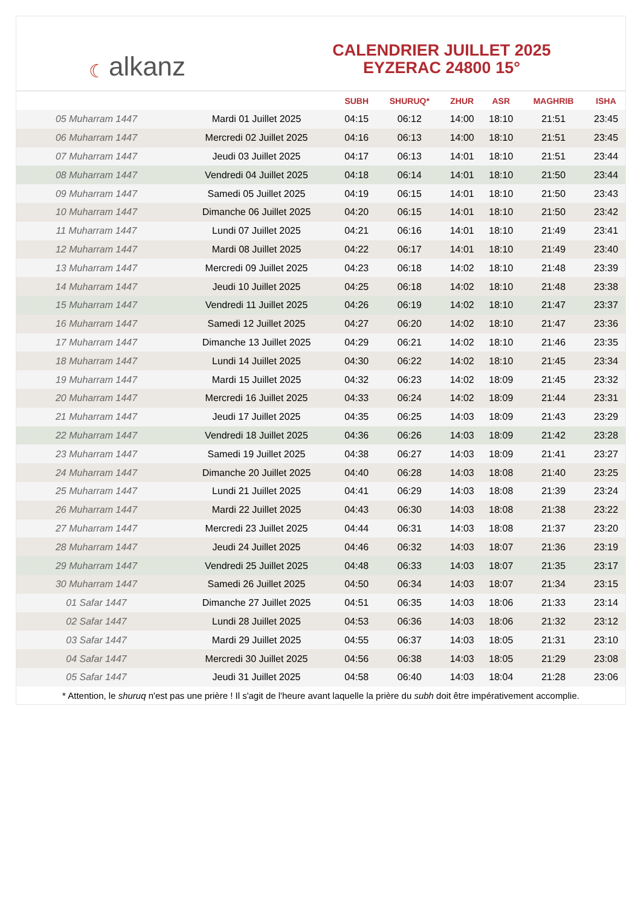☾ alkanz
CALENDRIER JUILLET 2025
EYZERAC 24800 15°
| | | SUBH | SHURUQ* | ZHUR | ASR | MAGHRIB | ISHA |
| --- | --- | --- | --- | --- | --- | --- | --- |
| 05 Muharram 1447 | Mardi 01 Juillet 2025 | 04:15 | 06:12 | 14:00 | 18:10 | 21:51 | 23:45 |
| 06 Muharram 1447 | Mercredi 02 Juillet 2025 | 04:16 | 06:13 | 14:00 | 18:10 | 21:51 | 23:45 |
| 07 Muharram 1447 | Jeudi 03 Juillet 2025 | 04:17 | 06:13 | 14:01 | 18:10 | 21:51 | 23:44 |
| 08 Muharram 1447 | Vendredi 04 Juillet 2025 | 04:18 | 06:14 | 14:01 | 18:10 | 21:50 | 23:44 |
| 09 Muharram 1447 | Samedi 05 Juillet 2025 | 04:19 | 06:15 | 14:01 | 18:10 | 21:50 | 23:43 |
| 10 Muharram 1447 | Dimanche 06 Juillet 2025 | 04:20 | 06:15 | 14:01 | 18:10 | 21:50 | 23:42 |
| 11 Muharram 1447 | Lundi 07 Juillet 2025 | 04:21 | 06:16 | 14:01 | 18:10 | 21:49 | 23:41 |
| 12 Muharram 1447 | Mardi 08 Juillet 2025 | 04:22 | 06:17 | 14:01 | 18:10 | 21:49 | 23:40 |
| 13 Muharram 1447 | Mercredi 09 Juillet 2025 | 04:23 | 06:18 | 14:02 | 18:10 | 21:48 | 23:39 |
| 14 Muharram 1447 | Jeudi 10 Juillet 2025 | 04:25 | 06:18 | 14:02 | 18:10 | 21:48 | 23:38 |
| 15 Muharram 1447 | Vendredi 11 Juillet 2025 | 04:26 | 06:19 | 14:02 | 18:10 | 21:47 | 23:37 |
| 16 Muharram 1447 | Samedi 12 Juillet 2025 | 04:27 | 06:20 | 14:02 | 18:10 | 21:47 | 23:36 |
| 17 Muharram 1447 | Dimanche 13 Juillet 2025 | 04:29 | 06:21 | 14:02 | 18:10 | 21:46 | 23:35 |
| 18 Muharram 1447 | Lundi 14 Juillet 2025 | 04:30 | 06:22 | 14:02 | 18:10 | 21:45 | 23:34 |
| 19 Muharram 1447 | Mardi 15 Juillet 2025 | 04:32 | 06:23 | 14:02 | 18:09 | 21:45 | 23:32 |
| 20 Muharram 1447 | Mercredi 16 Juillet 2025 | 04:33 | 06:24 | 14:02 | 18:09 | 21:44 | 23:31 |
| 21 Muharram 1447 | Jeudi 17 Juillet 2025 | 04:35 | 06:25 | 14:03 | 18:09 | 21:43 | 23:29 |
| 22 Muharram 1447 | Vendredi 18 Juillet 2025 | 04:36 | 06:26 | 14:03 | 18:09 | 21:42 | 23:28 |
| 23 Muharram 1447 | Samedi 19 Juillet 2025 | 04:38 | 06:27 | 14:03 | 18:09 | 21:41 | 23:27 |
| 24 Muharram 1447 | Dimanche 20 Juillet 2025 | 04:40 | 06:28 | 14:03 | 18:08 | 21:40 | 23:25 |
| 25 Muharram 1447 | Lundi 21 Juillet 2025 | 04:41 | 06:29 | 14:03 | 18:08 | 21:39 | 23:24 |
| 26 Muharram 1447 | Mardi 22 Juillet 2025 | 04:43 | 06:30 | 14:03 | 18:08 | 21:38 | 23:22 |
| 27 Muharram 1447 | Mercredi 23 Juillet 2025 | 04:44 | 06:31 | 14:03 | 18:08 | 21:37 | 23:20 |
| 28 Muharram 1447 | Jeudi 24 Juillet 2025 | 04:46 | 06:32 | 14:03 | 18:07 | 21:36 | 23:19 |
| 29 Muharram 1447 | Vendredi 25 Juillet 2025 | 04:48 | 06:33 | 14:03 | 18:07 | 21:35 | 23:17 |
| 30 Muharram 1447 | Samedi 26 Juillet 2025 | 04:50 | 06:34 | 14:03 | 18:07 | 21:34 | 23:15 |
| 01 Safar 1447 | Dimanche 27 Juillet 2025 | 04:51 | 06:35 | 14:03 | 18:06 | 21:33 | 23:14 |
| 02 Safar 1447 | Lundi 28 Juillet 2025 | 04:53 | 06:36 | 14:03 | 18:06 | 21:32 | 23:12 |
| 03 Safar 1447 | Mardi 29 Juillet 2025 | 04:55 | 06:37 | 14:03 | 18:05 | 21:31 | 23:10 |
| 04 Safar 1447 | Mercredi 30 Juillet 2025 | 04:56 | 06:38 | 14:03 | 18:05 | 21:29 | 23:08 |
| 05 Safar 1447 | Jeudi 31 Juillet 2025 | 04:58 | 06:40 | 14:03 | 18:04 | 21:28 | 23:06 |
* Attention, le shuruq n'est pas une prière ! Il s'agit de l'heure avant laquelle la prière du subh doit être impérativement accomplie.